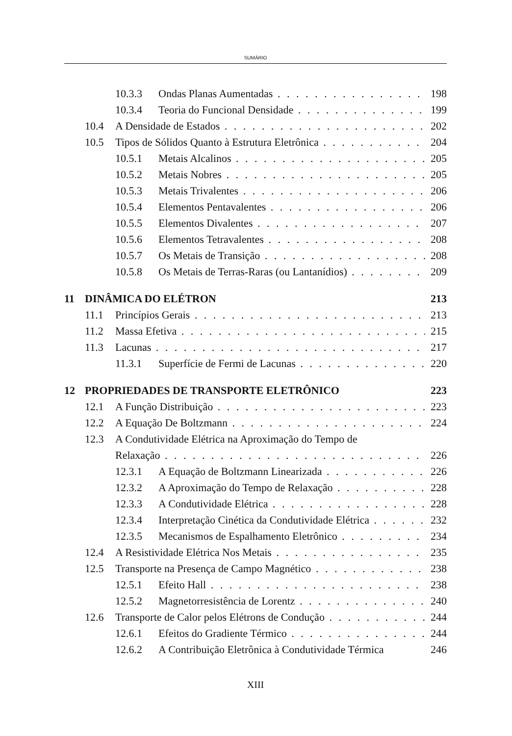SUMÁRIO
10.3.3 Ondas Planas Aumentadas 198
10.3.4 Teoria do Funcional Densidade 199
10.4 A Densidade de Estados 202
10.5 Tipos de Sólidos Quanto à Estrutura Eletrônica 204
10.5.1 Metais Alcalinos 205
10.5.2 Metais Nobres 205
10.5.3 Metais Trivalentes 206
10.5.4 Elementos Pentavalentes 206
10.5.5 Elementos Divalentes 207
10.5.6 Elementos Tetravalentes 208
10.5.7 Os Metais de Transição 208
10.5.8 Os Metais de Terras-Raras (ou Lantanídios) 209
11 DINÂMICA DO ELÉTRON 213
11.1 Princípios Gerais 213
11.2 Massa Efetiva 215
11.3 Lacunas 217
11.3.1 Superfície de Fermi de Lacunas 220
12 PROPRIEDADES DE TRANSPORTE ELETRÔNICO 223
12.1 A Função Distribuição 223
12.2 A Equação De Boltzmann 224
12.3 A Condutividade Elétrica na Aproximação do Tempo de
Relaxação 226
12.3.1 A Equação de Boltzmann Linearizada 226
12.3.2 A Aproximação do Tempo de Relaxação 228
12.3.3 A Condutividade Elétrica 228
12.3.4 Interpretação Cinética da Condutividade Elétrica 232
12.3.5 Mecanismos de Espalhamento Eletrônico 234
12.4 A Resistividade Elétrica Nos Metais 235
12.5 Transporte na Presença de Campo Magnético 238
12.5.1 Efeito Hall 238
12.5.2 Magnetorresistência de Lorentz 240
12.6 Transporte de Calor pelos Elétrons de Condução 244
12.6.1 Efeitos do Gradiente Térmico 244
12.6.2 A Contribuição Eletrônica à Condutividade Térmica 246
XIII